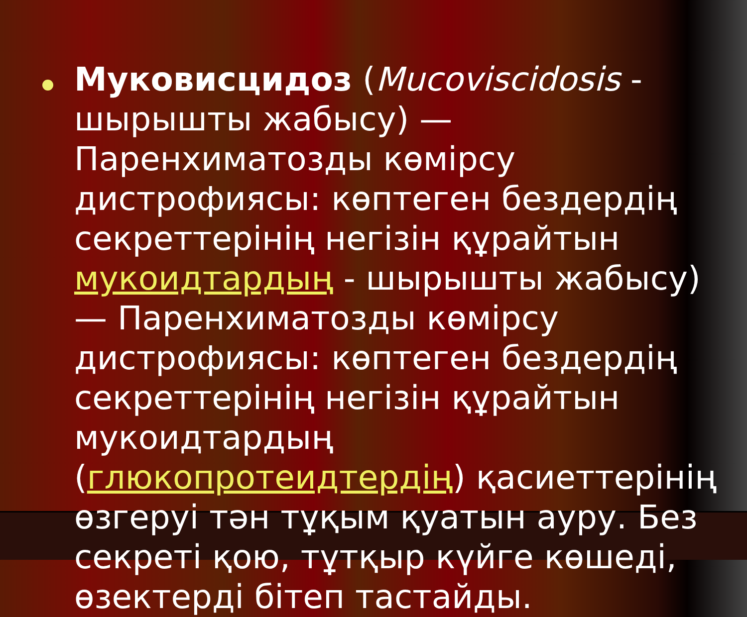Муковисцидоз (Mucoviscidosis - шырышты жабысу) — Паренхиматозды көмірсу дистрофиясы: көптеген бездердің секреттерінің негізін құрайтын мукоидтардың - шырышты жабысу) — Паренхиматозды көмірсу дистрофиясы: көптеген бездердің секреттерінің негізін құрайтын мукоидтардың (глюкопротеидтердің) қасиеттерінің өзгеруі тән тұқым қуатын ауру. Без секреті қою, тұтқыр күйге көшеді, өзектерді бітеп тастайды.